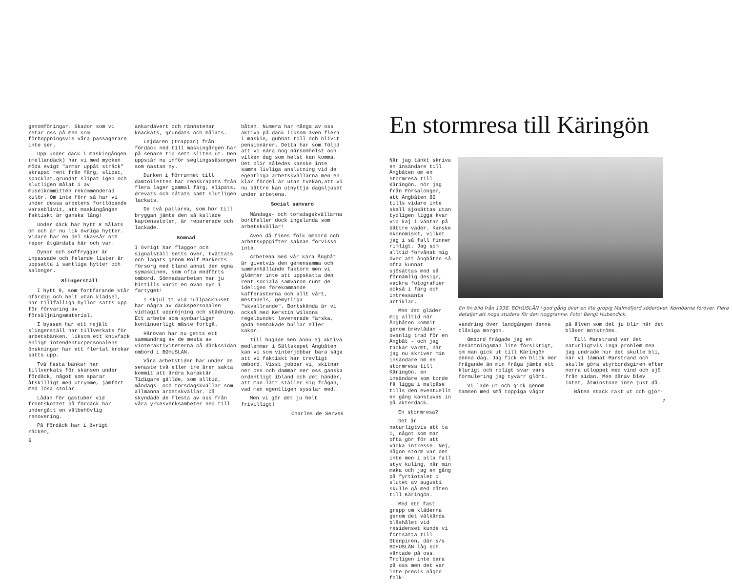genomföringar. Skador som vi retar oss på men som förhoppningsvis våra passagerare inte ser.
Upp under däck i maskingången (mellandäck) har vi med mycken möda evigt "armar uppåt sträck" skrapat rent från färg, slipat, spacklat,grundat slipat igen och slutligen målat i av museikommittén rekommenderad kulör. Om inte förr så har vi under dessa arbetens fortlöpande varseblivit, att maskingången faktiskt är ganska lång!
Under däck har hytt 8 målats om och är nu lik övriga hytter. Vidare har en del skavsår och repor åtgärdats här och var.
Dynor och soffryggar är inpassade och felande lister är uppsatta i samtliga hytter och salonger.
Slingerställ
I hytt 9, som fortfarande står ofärdig och helt utan klädsel, har tillfälliga hyllor satts upp för förvaring av försäljningsmaterial.
I byssan har ett rejält slingerställ har tillverkats för arbetsbänken, liksom ett knivfack enligt intendenturpersonalens önskningar har ett flertal krokar satts upp.
Två fasta bänkar har tillverkats för skansen under fördäck, något som sparar åtskilligt med utrymme, jämfört med lösa stolar.
Lådan för gastuber vid frontskottet på fördäck har undergått en välbehövlig renovering.
På fördäck har i övrigt räcken,
6
ankardävert och rännstenar knackats, grundats och målats.
Lejdaren (trappan) från fördäck ned till maskingången har på senare tid sett sliten ut. Den uppstår nu inför seglingssäsongen som nästan ny.
Durken i förrummet till damtoiletten har renskrapats från flera lager gammal färg, slipats, drevats och nåtats samt slutligen lackats.
De två pallarna, som hör till bryggan jämte den så kallade kaptensstolen, är reparerade och lackade.
Sömnad
I övrigt har flaggor och signalställ setts över, tvättats och lagats genom Rolf Markerts försorg med bland annat den egna symaskinen, som ofta medförts ombord. Sömnadsarbeten har ju hittills varit en ovan syn i fartyget!
I skjul 11 vid Tullpackhuset har några av däckspersonalen vidtagit uppröjning och städning. Ett arbete som synbarligen kontinuerligt måste fortgå.
Härovan har nu getts ett sammandrag av de mesta av vinteraktiviteterna på däckssidan ombord i BOHUSLÄN.
Våra arbetstider har under de senaste två eller tre åren sakta kommit att ändra karaktär. Tidigare gällde, som alltid, måndags- och torsdagskvällar som allmänna arbetskvällar. Då skyndade de flesta av oss från våra yrkesverksamheter ned till
båten. Numera har många av oss aktiva på däck liksom även flera i maskin, gubbat till och blivit pensionärer. Detta har som följd att vi nära nog närsomhelst och vilken dag som helst kan komma. Det blir således kanske inte samma livliga anslutning vid de egentliga arbetskvällarna men en klar fördel är utan tvekan,att vi nu bättre kan utnyttja dagsljuset under arbetena.
Social samvaro
Måndags- och torsdagskvällarna bortfaller dock ingalunda som arbetskvällar!
Även då finns folk ombord och arbetsuppgifter saknas förvisso inte.
Arbetena med vår kära Ångbåt är givetvis den gemensamma och sammanhållande faktorn men vi glömmer inte att uppskatta den rent sociala samvaron runt de ideligen förekommande kafferasterna och allt vårt, mestadels, gemytliga "skvallrande". Bortskämda är vi också med Kerstin Wilsons regelbundet levererade färska, goda hembakade bullar eller kakor.
Till hugade men ännu ej aktiva medlemmar i Sällskapet Ångbåten kan vi som vinterjobbar bara säga att vi faktiskt har trevligt ombord. Visst jobbar vi, skitnar ner oss och dammar ner oss ganska ordentligt ibland och det händer, att man lätt ställer sig frågan, vad man egentligen sysslar med.
Men vi gör det ju helt frivilligt!
Charles de Serves
En stormresa till Käringön
När jag tänkt skriva en insändare till Ångbåten om en stormresa till Käringön, hör jag från Försalongen, att Ångbåten 86 tills vidare inte skall sjösättas utan tydligen ligga kvar vid kaj i väntan på bättre väder. Kanske ekonomiskt, vilket jag i så fall finner rimligt. Jag som alltid förvånat mig över att Ångbåten så ofta kunnat sjösättas med så förnämlig design, vackra fotografier också i färg och intressanta artiklar.
Men det gläder mig alltid när Ångbåten kommit genom brevlådan - ovanlig trad för en Ångbåt - och jag tackar varmt, när jag nu skriver min insändare om en stormresa till Käringön, en insändare som torde få ligga i malpåse tills den eventuellt en gång kanstuvas in på akterdäck.
En stormresa?
Det är naturligtvis att ta i, något som man ofta gör för att väcka intresse. Nej, någon storm var det inte men i alla fall styv kuling, när min maka och jag en gång på fyrtiotalet i slutet av augusti skulle gå med båten till Käringön.
Med ett fast grepp om kläderna genom det välkända blåshålet vid residenset kunde vi fortsätta till Stenpiren, där s/s BOHUSLÄN låg och väntade på oss. Troligen inte bara på oss men det var inte precis någon folk-
En fin bild från 1938. BOHUSLÄN i god gång över en lite gropig Malmöfjord söderöver. Kornöarna föröver. Flera detaljer att noga studera för den noggranne. Foto: Bengt Hubendick.
vandring över landgången denna blåsiga morgon.
Ombord frågade jag en besättningsman lite försiktigt, om man gick ut till Käringön denna dag. Jag fick en blick mer frågande än min fråga jämte ett klurigt och roligt svar vars formulering jag tyvärr glömt.
Vi lade ut och gick genom hamnen med små toppiga vågor
på älven som det ju blir när det blåser motströms.
Till Marstrand var det naturligtvis inga problem men jag undrade hur det skulle bli, när vi lämnat Marstrand och skulle göra styrbordsgiren efter norra utloppet med vind och sjö från sidan. Men därav blev intet, åtminstone inte just då.
Båten stack rakt ut och gjor-
7